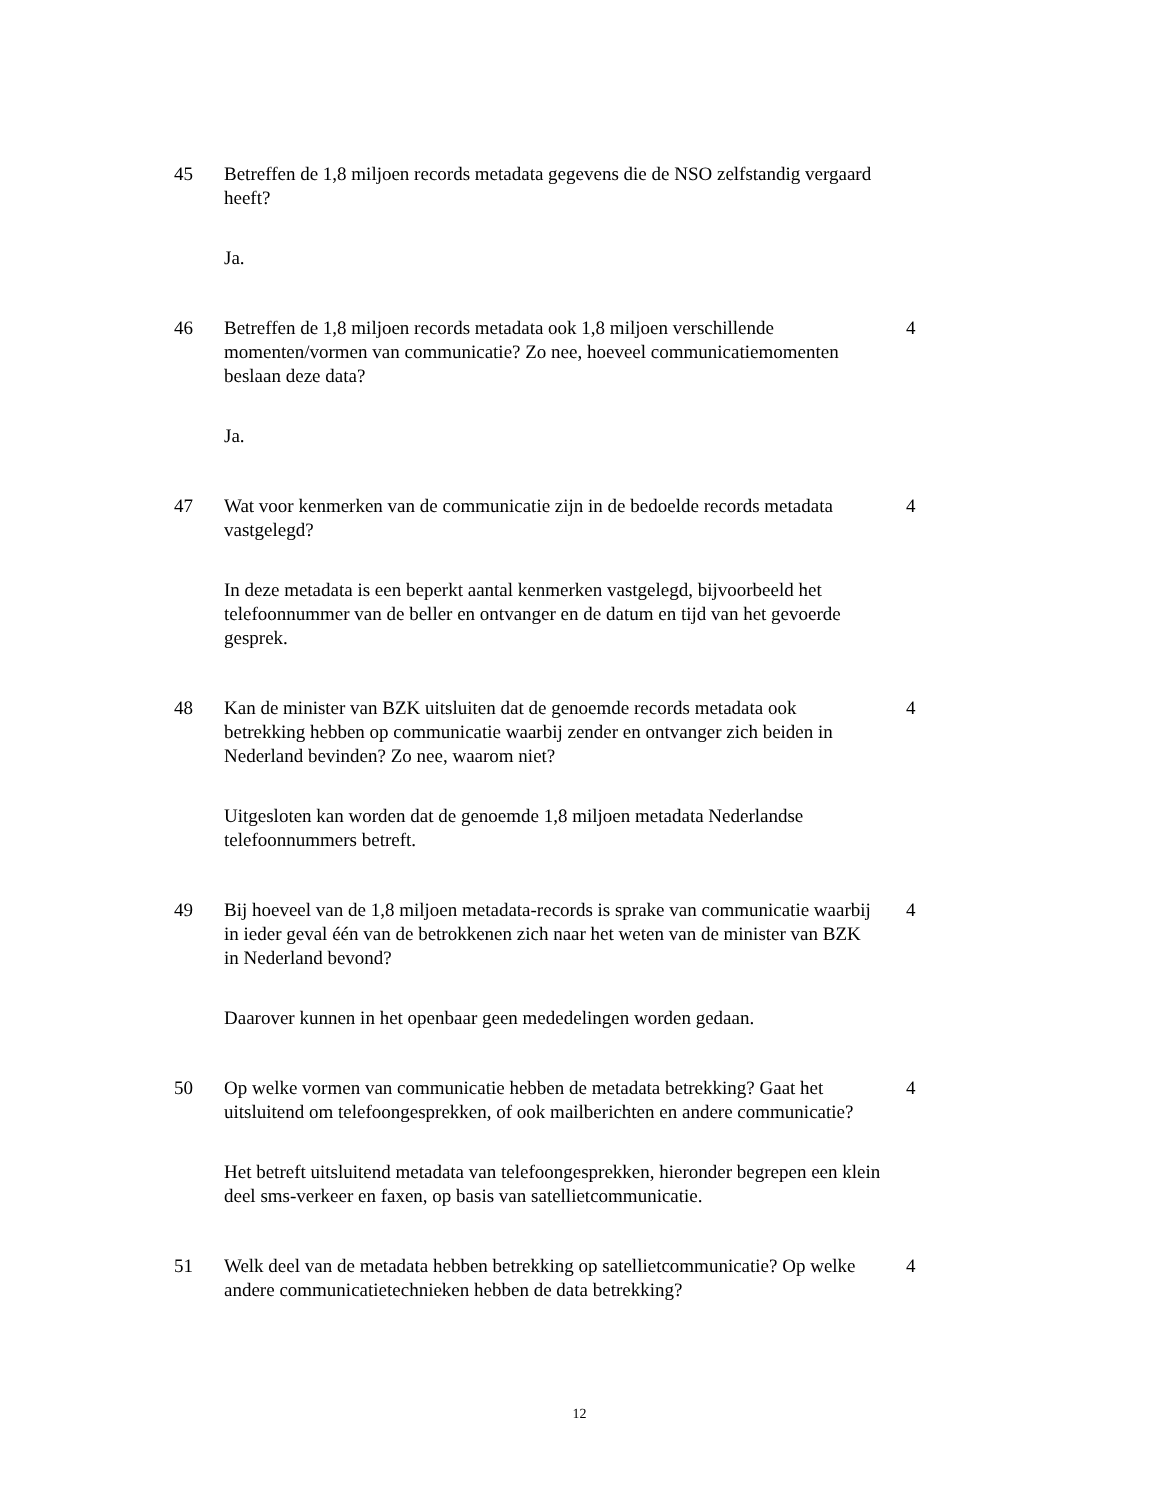45 Betreffen de 1,8 miljoen records metadata gegevens die de NSO zelfstandig vergaard heeft?
Ja.
46 Betreffen de 1,8 miljoen records metadata ook 1,8 miljoen verschillende momenten/vormen van communicatie? Zo nee, hoeveel communicatiemomenten beslaan deze data?
4
Ja.
47 Wat voor kenmerken van de communicatie zijn in de bedoelde records metadata vastgelegd?
4
In deze metadata is een beperkt aantal kenmerken vastgelegd, bijvoorbeeld het telefoonnummer van de beller en ontvanger en de datum en tijd van het gevoerde gesprek.
48 Kan de minister van BZK uitsluiten dat de genoemde records metadata ook betrekking hebben op communicatie waarbij zender en ontvanger zich beiden in Nederland bevinden? Zo nee, waarom niet?
4
Uitgesloten kan worden dat de genoemde 1,8 miljoen metadata Nederlandse telefoonnummers betreft.
49 Bij hoeveel van de 1,8 miljoen metadata-records is sprake van communicatie waarbij in ieder geval één van de betrokkenen zich naar het weten van de minister van BZK in Nederland bevond?
4
Daarover kunnen in het openbaar geen mededelingen worden gedaan.
50 Op welke vormen van communicatie hebben de metadata betrekking? Gaat het uitsluitend om telefoongesprekken, of ook mailberichten en andere communicatie?
4
Het betreft uitsluitend metadata van telefoongesprekken, hieronder begrepen een klein deel sms-verkeer en faxen, op basis van satellietcommunicatie.
51 Welk deel van de metadata hebben betrekking op satellietcommunicatie? Op welke andere communicatietechnieken hebben de data betrekking?
4
12